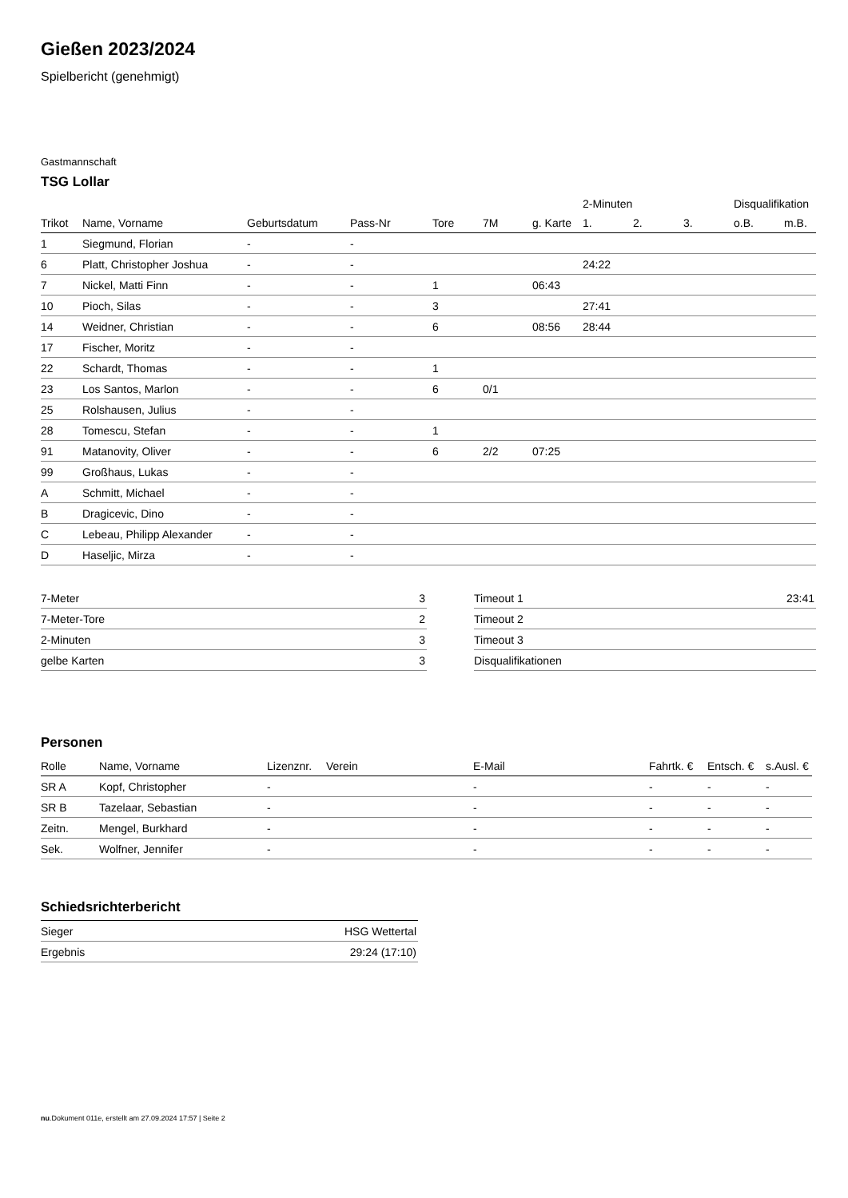Gießen 2023/2024
Spielbericht (genehmigt)
Gastmannschaft
TSG Lollar
| | | | | | | | 2-Minuten | | | Disqualifikation | |
| --- | --- | --- | --- | --- | --- | --- | --- | --- | --- | --- | --- |
| Trikot | Name, Vorname | Geburtsdatum | Pass-Nr | Tore | 7M | g. Karte | 1. | 2. | 3. | o.B. | m.B. |
| 1 | Siegmund, Florian | - | - | | | | | | | | |
| 6 | Platt, Christopher Joshua | - | - | | | | 24:22 | | | | |
| 7 | Nickel, Matti Finn | - | - | 1 | | 06:43 | | | | | |
| 10 | Pioch, Silas | - | - | 3 | | | 27:41 | | | | |
| 14 | Weidner, Christian | - | - | 6 | | 08:56 | 28:44 | | | | |
| 17 | Fischer, Moritz | - | - | | | | | | | | |
| 22 | Schardt, Thomas | - | - | 1 | | | | | | | |
| 23 | Los Santos, Marlon | - | - | 6 | 0/1 | | | | | | |
| 25 | Rolshausen, Julius | - | - | | | | | | | | |
| 28 | Tomescu, Stefan | - | - | 1 | | | | | | | |
| 91 | Matanovity, Oliver | - | - | 6 | 2/2 | 07:25 | | | | | |
| 99 | Großhaus, Lukas | - | - | | | | | | | | |
| A | Schmitt, Michael | - | - | | | | | | | | |
| B | Dragicevic, Dino | - | - | | | | | | | | |
| C | Lebeau, Philipp Alexander | - | - | | | | | | | | |
| D | Haseljic, Mirza | - | - | | | | | | | | |
| 7-Meter | 3 |
| 7-Meter-Tore | 2 |
| 2-Minuten | 3 |
| gelbe Karten | 3 |
| Timeout 1 | 23:41 |
| Timeout 2 | |
| Timeout 3 | |
| Disqualifikationen | |
Personen
| Rolle | Name, Vorname | Lizenznr. | Verein | E-Mail | Fahrtk. € | Entsch. € | s.Ausl. € |
| --- | --- | --- | --- | --- | --- | --- | --- |
| SR A | Kopf, Christopher | - | | - | - | - | - |
| SR B | Tazelaar, Sebastian | - | | - | - | - | - |
| Zeitn. | Mengel, Burkhard | - | | - | - | - | - |
| Sek. | Wolfner, Jennifer | - | | - | - | - | - |
Schiedsrichterbericht
| Sieger | HSG Wettertal |
| Ergebnis | 29:24 (17:10) |
nu.Dokument 011e, erstellt am 27.09.2024 17:57 | Seite 2